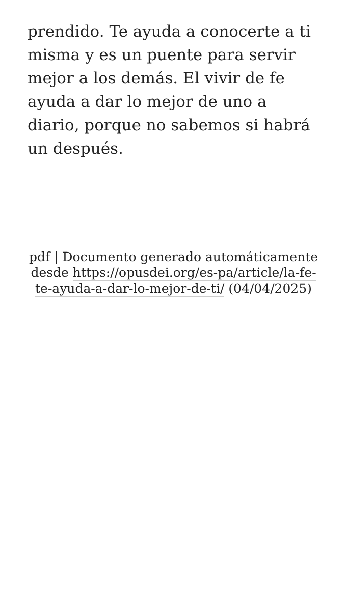prendido. Te ayuda a conocerte a ti misma y es un puente para servir mejor a los demás. El vivir de fe ayuda a dar lo mejor de uno a diario, porque no sabemos si habrá un después.
pdf | Documento generado automáticamente desde https://opusdei.org/es-pa/article/la-fe-te-ayuda-a-dar-lo-mejor-de-ti/ (04/04/2025)